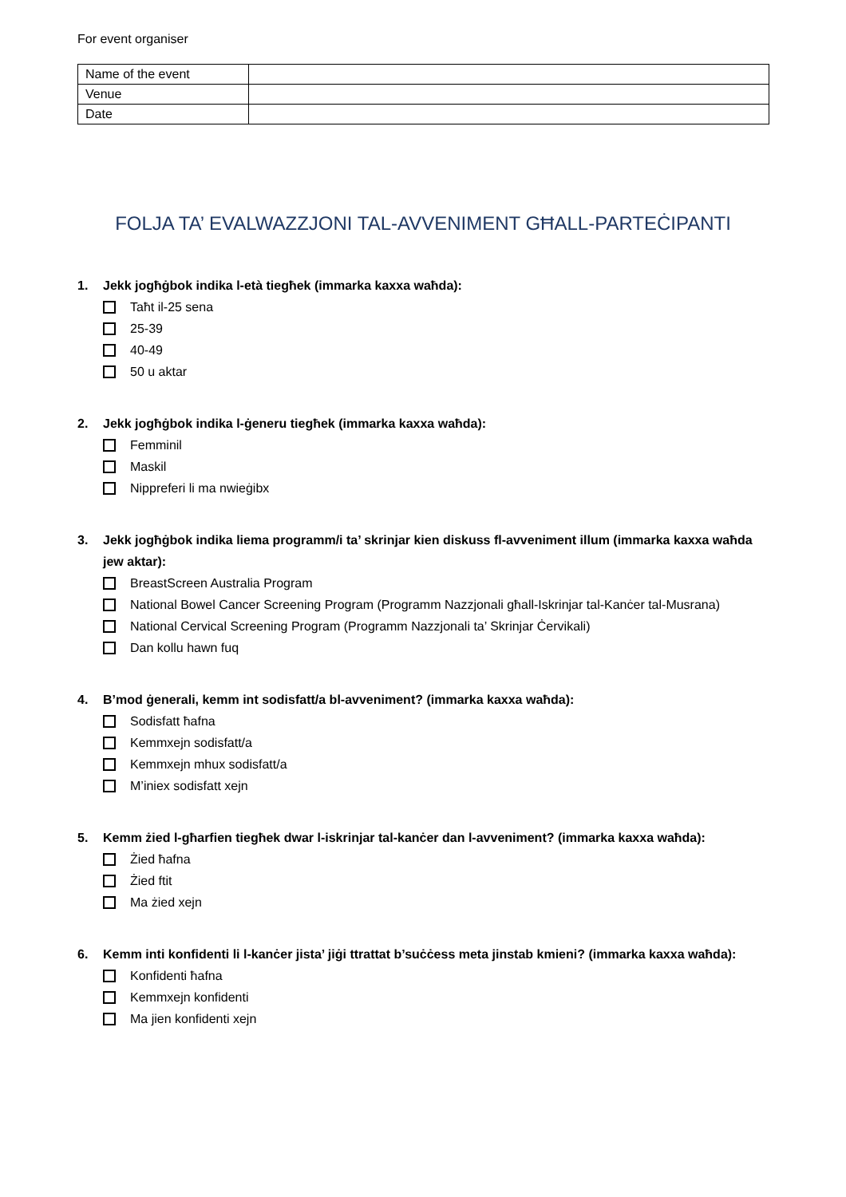For event organiser
| Name of the event | |
| Venue | |
| Date | |
FOLJA TA’ EVALWAZZJONI TAL-AVVENIMENT GĦALL-PARTEĊIPANTI
1. Jekk jogħġbok indika l-età tiegħek (immarka kaxxa waħda):
Taħt il-25 sena
25-39
40-49
50 u aktar
2. Jekk jogħġbok indika l-ġeneru tiegħek (immarka kaxxa waħda):
Femminil
Maskil
Nippreferi li ma nwieġibx
3. Jekk jogħġbok indika liema programm/i ta’ skrinjar kien diskuss fl-avveniment illum (immarka kaxxa waħda jew aktar):
BreastScreen Australia Program
National Bowel Cancer Screening Program (Programm Nazzjonali għall-Iskrinjar tal-Kanċer tal-Musrana)
National Cervical Screening Program (Programm Nazzjonali ta’ Skrinjar Ċervikali)
Dan kollu hawn fuq
4. B’mod ġenerali, kemm int sodisfatt/a bl-avveniment? (immarka kaxxa waħda):
Sodisfatt ħafna
Kemmxejn sodisfatt/a
Kemmxejn mhux sodisfatt/a
M’iniex sodisfatt xejn
5. Kemm żied l-għarfien tiegħek dwar l-iskrinjar tal-kanċer dan l-avveniment? (immarka kaxxa waħda):
Żied ħafna
Żied ftit
Ma żied xejn
6. Kemm inti konfidenti li l-kanċer jista’ jiġi ttrattat b’suċċess meta jinstab kmieni? (immarka kaxxa waħda):
Konfidenti ħafna
Kemmxejn konfidenti
Ma jien konfidenti xejn